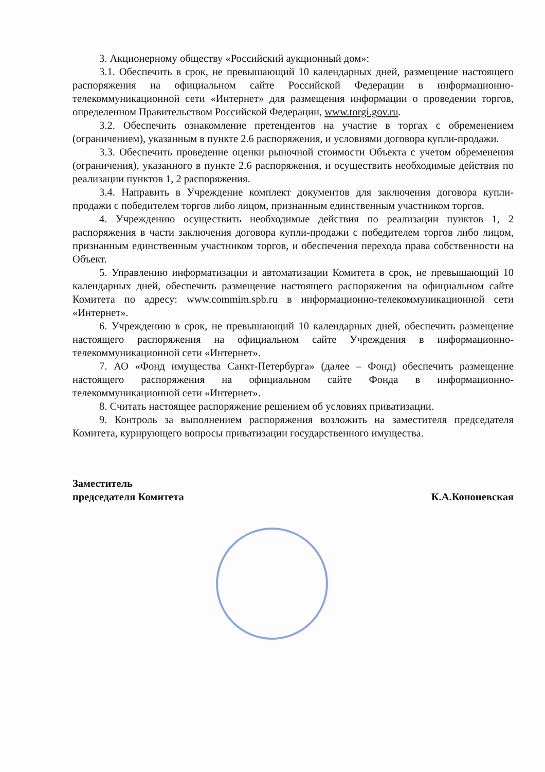3. Акционерному обществу «Российский аукционный дом»:
3.1. Обеспечить в срок, не превышающий 10 календарных дней, размещение настоящего распоряжения на официальном сайте Российской Федерации в информационно-телекоммуникационной сети «Интернет» для размещения информации о проведении торгов, определенном Правительством Российской Федерации, www.torgi.gov.ru.
3.2. Обеспечить ознакомление претендентов на участие в торгах с обременением (ограничением), указанным в пункте 2.6 распоряжения, и условиями договора купли-продажи.
3.3. Обеспечить проведение оценки рыночной стоимости Объекта с учетом обременения (ограничения), указанного в пункте 2.6 распоряжения, и осуществить необходимые действия по реализации пунктов 1, 2 распоряжения.
3.4. Направить в Учреждение комплект документов для заключения договора купли-продажи с победителем торгов либо лицом, признанным единственным участником торгов.
4. Учреждению осуществить необходимые действия по реализации пунктов 1, 2 распоряжения в части заключения договора купли-продажи с победителем торгов либо лицом, признанным единственным участником торгов, и обеспечения перехода права собственности на Объект.
5. Управлению информатизации и автоматизации Комитета в срок, не превышающий 10 календарных дней, обеспечить размещение настоящего распоряжения на официальном сайте Комитета по адресу: www.commim.spb.ru в информационно-телекоммуникационной сети «Интернет».
6. Учреждению в срок, не превышающий 10 календарных дней, обеспечить размещение настоящего распоряжения на официальном сайте Учреждения в информационно-телекоммуникационной сети «Интернет».
7. АО «Фонд имущества Санкт-Петербурга» (далее – Фонд) обеспечить размещение настоящего распоряжения на официальном сайте Фонда в информационно-телекоммуникационной сети «Интернет».
8. Считать настоящее распоряжение решением об условиях приватизации.
9. Контроль за выполнением распоряжения возложить на заместителя председателя Комитета, курирующего вопросы приватизации государственного имущества.
Заместитель
председателя Комитета
К.А.Кононевская